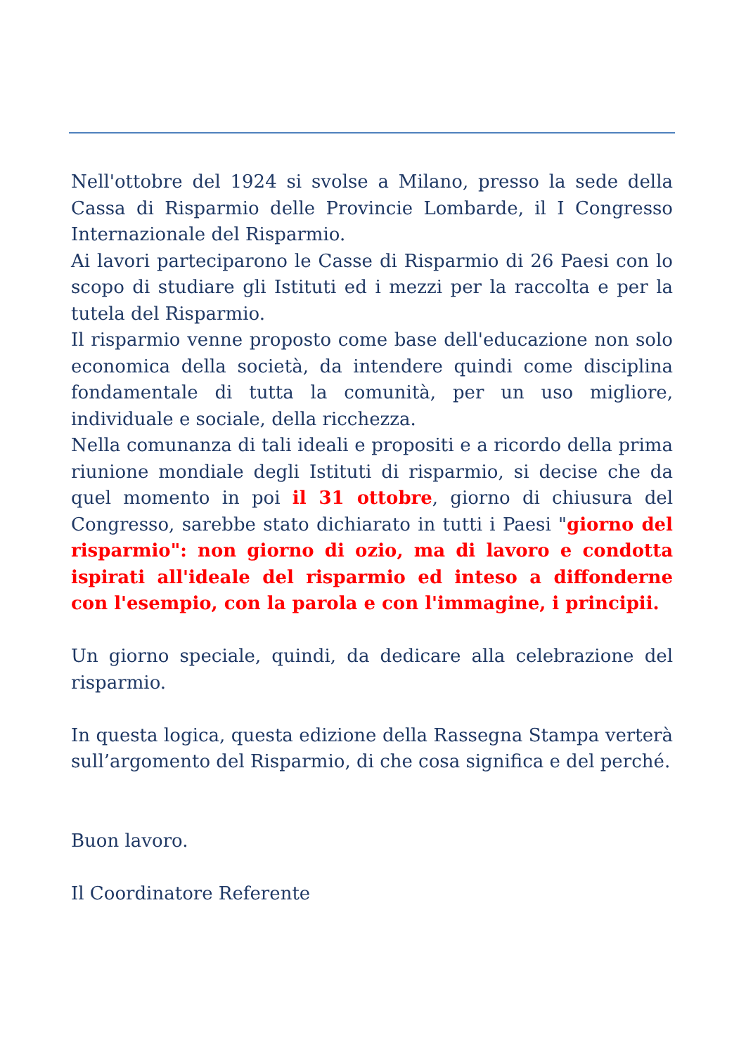Nell'ottobre del 1924 si svolse a Milano, presso la sede della Cassa di Risparmio delle Provincie Lombarde, il I Congresso Internazionale del Risparmio.
Ai lavori parteciparono le Casse di Risparmio di 26 Paesi con lo scopo di studiare gli Istituti ed i mezzi per la raccolta e per la tutela del Risparmio.
Il risparmio venne proposto come base dell'educazione non solo economica della società, da intendere quindi come disciplina fondamentale di tutta la comunità, per un uso migliore, individuale e sociale, della ricchezza.
Nella comunanza di tali ideali e propositi e a ricordo della prima riunione mondiale degli Istituti di risparmio, si decise che da quel momento in poi il 31 ottobre, giorno di chiusura del Congresso, sarebbe stato dichiarato in tutti i Paesi "giorno del risparmio": non giorno di ozio, ma di lavoro e condotta ispirati all'ideale del risparmio ed inteso a diffonderne con l'esempio, con la parola e con l'immagine, i principii.
Un giorno speciale, quindi, da dedicare alla celebrazione del risparmio.
In questa logica, questa edizione della Rassegna Stampa verterà sull’argomento del Risparmio, di che cosa significa e del perché.
Buon lavoro.
Il Coordinatore Referente